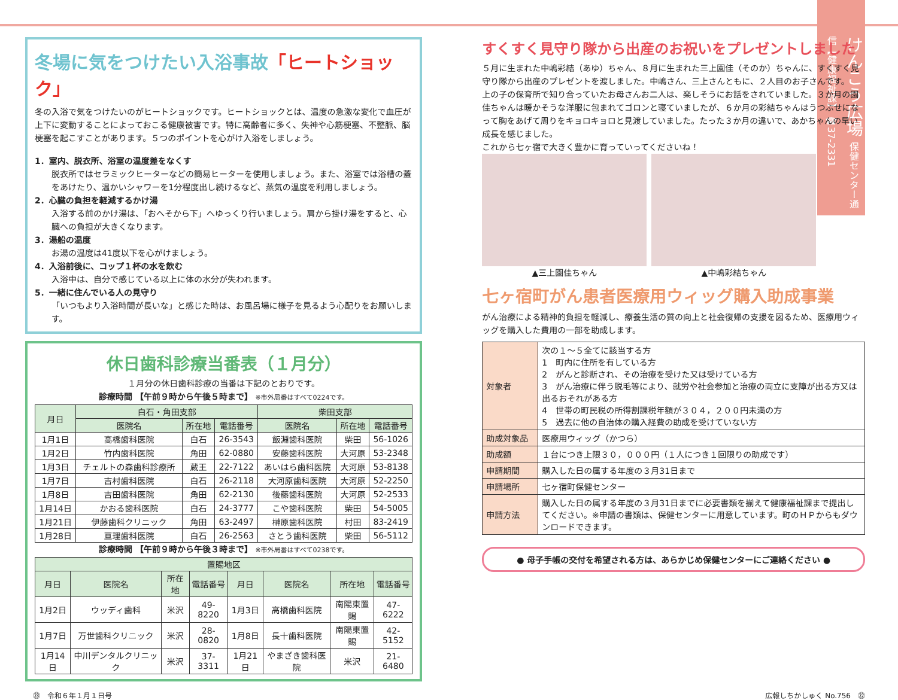けんこう広場 保健センター通信【健康福祉課】 ☎37-2331
冬場に気をつけたい入浴事故「ヒートショック」
冬の入浴で気をつけたいのがヒートショックです。ヒートショックとは、温度の急激な変化で血圧が上下に変動することによっておこる健康被害です。特に高齢者に多く、失神や心筋梗塞、不整脈、脳梗塞を起こすことがあります。５つのポイントを心がけ入浴をしましょう。
1．室内、脱衣所、浴室の温度差をなくす
脱衣所ではセラミックヒーターなどの簡易ヒーターを使用しましょう。また、浴室では浴槽の蓋をあけたり、温かいシャワーを1分程度出し続けるなど、蒸気の温度を利用しましょう。
2．心臓の負担を軽減するかけ湯
入浴する前のかけ湯は、「おへそから下」へゆっくり行いましょう。肩から掛け湯をすると、心臓への負担が大きくなります。
3．湯船の温度
お湯の温度は41度以下を心がけましょう。
4．入浴前後に、コップ１杯の水を飲む
入浴中は、自分で感じている以上に体の水分が失われます。
5．一緒に住んでいる人の見守り
「いつもより入浴時間が長いな」と感じた時は、お風呂場に様子を見るよう心配りをお願いします。
休日歯科診療当番表（１月分）
１月分の休日歯科診療の当番は下記のとおりです。
診療時間 【午前９時から午後５時まで】 ※市外局番はすべて0224です。
| 月日 | 白石・角田支部 | | | 柴田支部 | | |
| --- | --- | --- | --- | --- | --- | --- |
| | 医院名 | 所在地 | 電話番号 | 医院名 | 所在地 | 電話番号 |
| 1月1日 | 高橋歯科医院 | 白石 | 26-3543 | 飯淵歯科医院 | 柴田 | 56-1026 |
| 1月2日 | 竹内歯科医院 | 角田 | 62-0880 | 安藤歯科医院 | 大河原 | 53-2348 |
| 1月3日 | チェルトの森歯科診療所 | 蔵王 | 22-7122 | あいはら歯科医院 | 大河原 | 53-8138 |
| 1月7日 | 吉村歯科医院 | 白石 | 26-2118 | 大河原歯科医院 | 大河原 | 52-2250 |
| 1月8日 | 吉田歯科医院 | 角田 | 62-2130 | 後藤歯科医院 | 大河原 | 52-2533 |
| 1月14日 | かおる歯科医院 | 白石 | 24-3777 | こや歯科医院 | 柴田 | 54-5005 |
| 1月21日 | 伊藤歯科クリニック | 角田 | 63-2497 | 榊原歯科医院 | 村田 | 83-2419 |
| 1月28日 | 亘理歯科医院 | 白石 | 26-2563 | さとう歯科医院 | 柴田 | 56-5112 |
診療時間 【午前９時から午後３時まで】 ※市外局番はすべて0238です。
| 置賜地区 | | | | | | | |
| --- | --- | --- | --- | --- | --- | --- | --- |
| 月日 | 医院名 | 所在地 | 電話番号 | 月日 | 医院名 | 所在地 | 電話番号 |
| 1月2日 | ウッディ歯科 | 米沢 | 49-8220 | 1月3日 | 高橋歯科医院 | 南陽東置賜 | 47-6222 |
| 1月7日 | 万世歯科クリニック | 米沢 | 28-0820 | 1月8日 | 長十歯科医院 | 南陽東置賜 | 42-5152 |
| 1月14日 | 中川デンタルクリニック | 米沢 | 37-3311 | 1月21日 | やまざき歯科医院 | 米沢 | 21-6480 |
すくすく見守り隊から出産のお祝いをプレゼントしました
５月に生まれた中嶋彩結（あゆ）ちゃん、８月に生まれた三上園佳（そのか）ちゃんに、すくすく見守り隊から出産のプレゼントを渡しました。中嶋さん、三上さんともに、２人目のお子さんです。
上の子の保育所で知り合っていたお母さんお二人は、楽しそうにお話をされていました。３か月の園佳ちゃんは暖かそうな洋服に包まれてゴロンと寝ていましたが、６か月の彩結ちゃんはうつぶせになって胸をあげて周りをキョロキョロと見渡していました。たった３か月の違いで、あかちゃんの早い成長を感じました。
これから七ヶ宿で大きく豊かに育っていってくださいね！
▲三上園佳ちゃん ▲中嶋彩結ちゃん
七ヶ宿町がん患者医療用ウィッグ購入助成事業
がん治療による精神的負担を軽減し、療養生活の質の向上と社会復帰の支援を図るため、医療用ウィッグを購入した費用の一部を助成します。
| 対象者 | 次の１～５全てに該当する方 1 町内に住所を有している方 2 がんと診断され、その治療を受けた又は受けている方 3 がん治療に伴う脱毛等により、就労や社会参加と治療の両立に支障が出る方又は出るおそれがある方 4 世帯の町民税の所得割課税年額が３０４，２００円未満の方 5 過去に他の自治体の購入経費の助成を受けていない方 |
| 助成対象品 | 医療用ウィッグ（かつら） |
| 助成額 | １台につき上限３０，０００円（１人につき１回限りの助成です） |
| 申請期間 | 購入した日の属する年度の３月31日まで |
| 申請場所 | 七ヶ宿町保健センター |
| 申請方法 | 購入した日の属する年度の３月31日までに必要書類を揃えて健康福祉課まで提出してください。※申請の書類は、保健センターに用意しています。町のＨＰからもダウンロードできます。 |
● 母子手帳の交付を希望される方は、あらかじめ保健センターにご連絡ください ●
㉓　令和６年１月１日号 広報しちかしゅく No.756　㉒